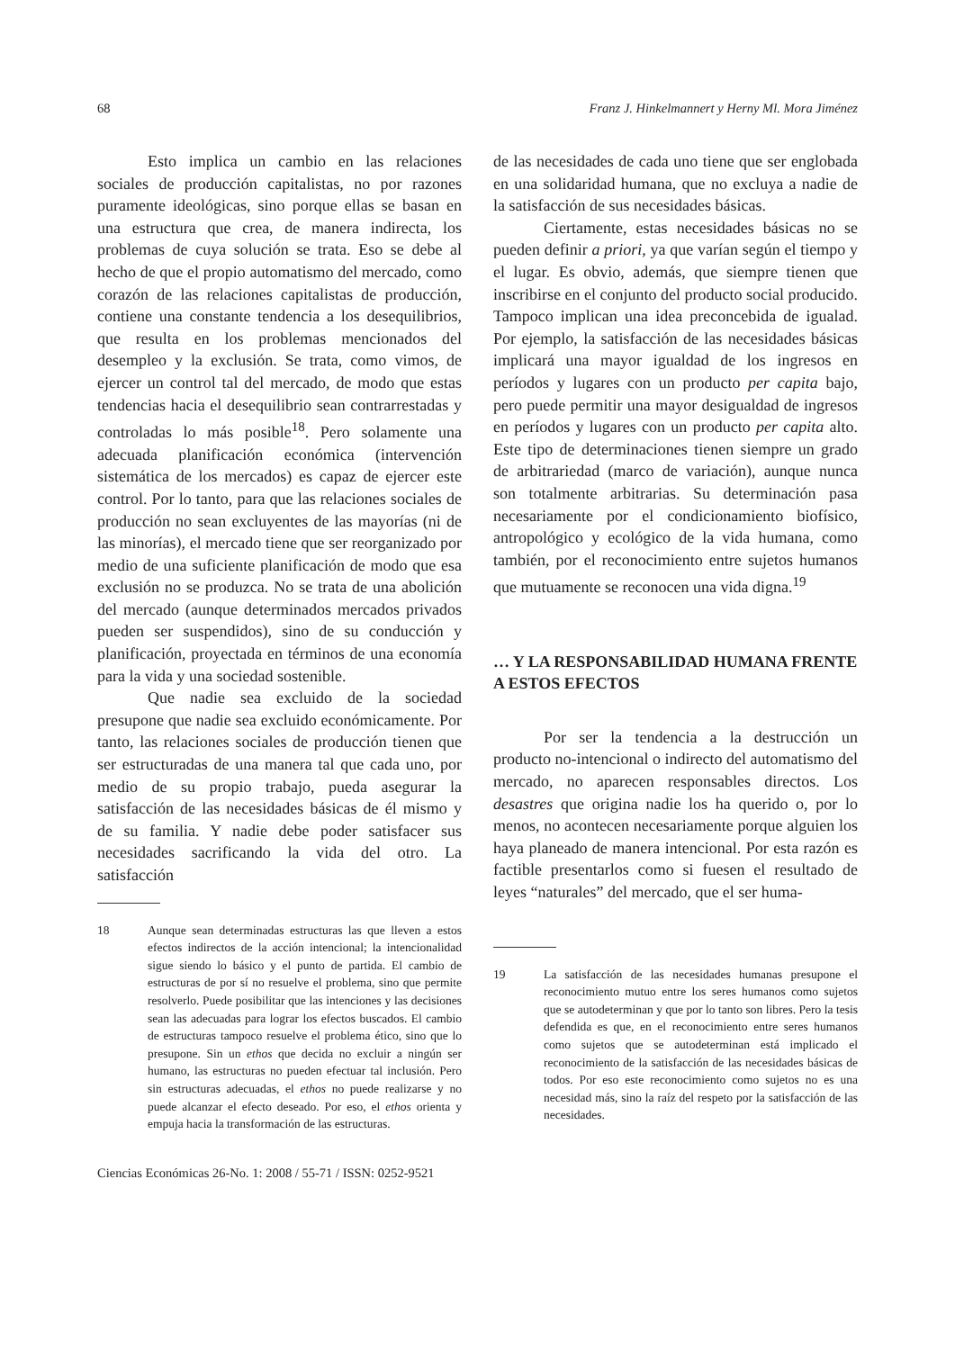68 Franz J. Hinkelmannert y Herny Ml. Mora Jiménez
Esto implica un cambio en las relaciones sociales de producción capitalistas, no por razones puramente ideológicas, sino porque ellas se basan en una estructura que crea, de manera indirecta, los problemas de cuya solución se trata. Eso se debe al hecho de que el propio automatismo del mercado, como corazón de las relaciones capitalistas de producción, contiene una constante tendencia a los desequilibrios, que resulta en los problemas mencionados del desempleo y la exclusión. Se trata, como vimos, de ejercer un control tal del mercado, de modo que estas tendencias hacia el desequilibrio sean contrarrestadas y controladas lo más posible<sup>18</sup>. Pero solamente una adecuada planificación económica (intervención sistemática de los mercados) es capaz de ejercer este control. Por lo tanto, para que las relaciones sociales de producción no sean excluyentes de las mayorías (ni de las minorías), el mercado tiene que ser reorganizado por medio de una suficiente planificación de modo que esa exclusión no se produzca. No se trata de una abolición del mercado (aunque determinados mercados privados pueden ser suspendidos), sino de su conducción y planificación, proyectada en términos de una economía para la vida y una sociedad sostenible.
Que nadie sea excluido de la sociedad presupone que nadie sea excluido económicamente. Por tanto, las relaciones sociales de producción tienen que ser estructuradas de una manera tal que cada uno, por medio de su propio trabajo, pueda asegurar la satisfacción de las necesidades básicas de él mismo y de su familia. Y nadie debe poder satisfacer sus necesidades sacrificando la vida del otro. La satisfacción
18 Aunque sean determinadas estructuras las que lleven a estos efectos indirectos de la acción intencional; la intencionalidad sigue siendo lo básico y el punto de partida. El cambio de estructuras de por sí no resuelve el problema, sino que permite resolverlo. Puede posibilitar que las intenciones y las decisiones sean las adecuadas para lograr los efectos buscados. El cambio de estructuras tampoco resuelve el problema ético, sino que lo presupone. Sin un ethos que decida no excluir a ningún ser humano, las estructuras no pueden efectuar tal inclusión. Pero sin estructuras adecuadas, el ethos no puede realizarse y no puede alcanzar el efecto deseado. Por eso, el ethos orienta y empuja hacia la transformación de las estructuras.
de las necesidades de cada uno tiene que ser englobada en una solidaridad humana, que no excluya a nadie de la satisfacción de sus necesidades básicas.
Ciertamente, estas necesidades básicas no se pueden definir a priori, ya que varían según el tiempo y el lugar. Es obvio, además, que siempre tienen que inscribirse en el conjunto del producto social producido. Tampoco implican una idea preconcebida de igualad. Por ejemplo, la satisfacción de las necesidades básicas implicará una mayor igualdad de los ingresos en períodos y lugares con un producto per capita bajo, pero puede permitir una mayor desigualdad de ingresos en períodos y lugares con un producto per capita alto. Este tipo de determinaciones tienen siempre un grado de arbitrariedad (marco de variación), aunque nunca son totalmente arbitrarias. Su determinación pasa necesariamente por el condicionamiento biofísico, antropológico y ecológico de la vida humana, como también, por el reconocimiento entre sujetos humanos que mutuamente se reconocen una vida digna.<sup>19</sup>
… Y LA RESPONSABILIDAD HUMANA FRENTE A ESTOS EFECTOS
Por ser la tendencia a la destrucción un producto no-intencional o indirecto del automatismo del mercado, no aparecen responsables directos. Los desastres que origina nadie los ha querido o, por lo menos, no acontecen necesariamente porque alguien los haya planeado de manera intencional. Por esta razón es factible presentarlos como si fuesen el resultado de leyes “naturales” del mercado, que el ser huma-
19 La satisfacción de las necesidades humanas presupone el reconocimiento mutuo entre los seres humanos como sujetos que se autodeterminan y que por lo tanto son libres. Pero la tesis defendida es que, en el reconocimiento entre seres humanos como sujetos que se autodeterminan está implicado el reconocimiento de la satisfacción de las necesidades básicas de todos. Por eso este reconocimiento como sujetos no es una necesidad más, sino la raíz del respeto por la satisfacción de las necesidades.
Ciencias Económicas 26-No. 1: 2008 / 55-71 / ISSN: 0252-9521